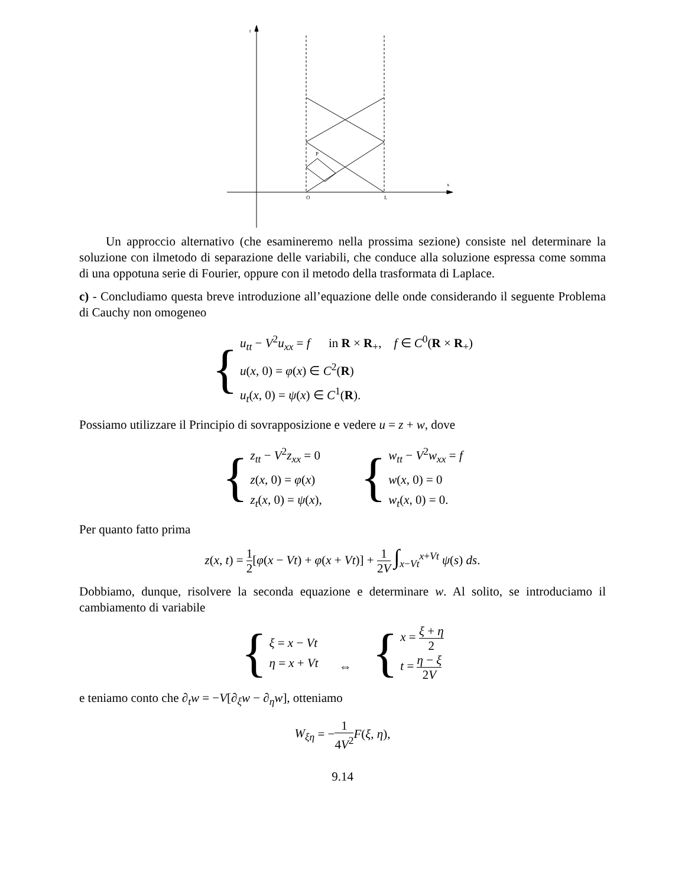t
x
O
L
P
Un approccio alternativo (che esamineremo nella prossima sezione) consiste nel determinare la soluzione con ilmetodo di separazione delle variabili, che conduce alla soluzione espressa come somma di una oppotuna serie di Fourier, oppure con il metodo della trasformata di Laplace.
c) - Concludiamo questa breve introduzione all’equazione delle onde considerando il seguente Problema di Cauchy non omogeneo
{ u<sub>tt</sub> − V<sup>2</sup>u<sub>xx</sub> = f in R × R<sub>+</sub>, f ∈ C<sup>0</sup>(R × R<sub>+</sub>)
u(x, 0) = φ(x) ∈ C<sup>2</sup>(R)
u<sub>t</sub>(x, 0) = ψ(x) ∈ C<sup>1</sup>(R).
Possiamo utilizzare il Principio di sovrapposizione e vedere u = z + w, dove
{ z<sub>tt</sub> − V<sup>2</sup>z<sub>xx</sub> = 0
z(x, 0) = φ(x)
z<sub>t</sub>(x, 0) = ψ(x), { w<sub>tt</sub> − V<sup>2</sup>w<sub>xx</sub> = f
w(x, 0) = 0
w<sub>t</sub>(x, 0) = 0.
Per quanto fatto prima
z(x, t) = 1 2[φ(x − Vt) + φ(x + Vt)] + 1 2V ∫<sub>x−Vt</sub><sup>x+Vt</sup> ψ(s) ds.
Dobbiamo, dunque, risolvere la seconda equazione e determinare w. Al solito, se introduciamo il cambiamento di variabile
{ ξ = x − Vt
η = x + Vt ⇔ { x = ξ + η 2
t = η − ξ 2V
e teniamo conto che ∂<sub>t</sub>w = −V[∂<sub>ξ</sub>w − ∂<sub>η</sub>w], otteniamo
W<sub>ξη</sub> = −1 4V<sup>2</sup> F(ξ, η),
9.14